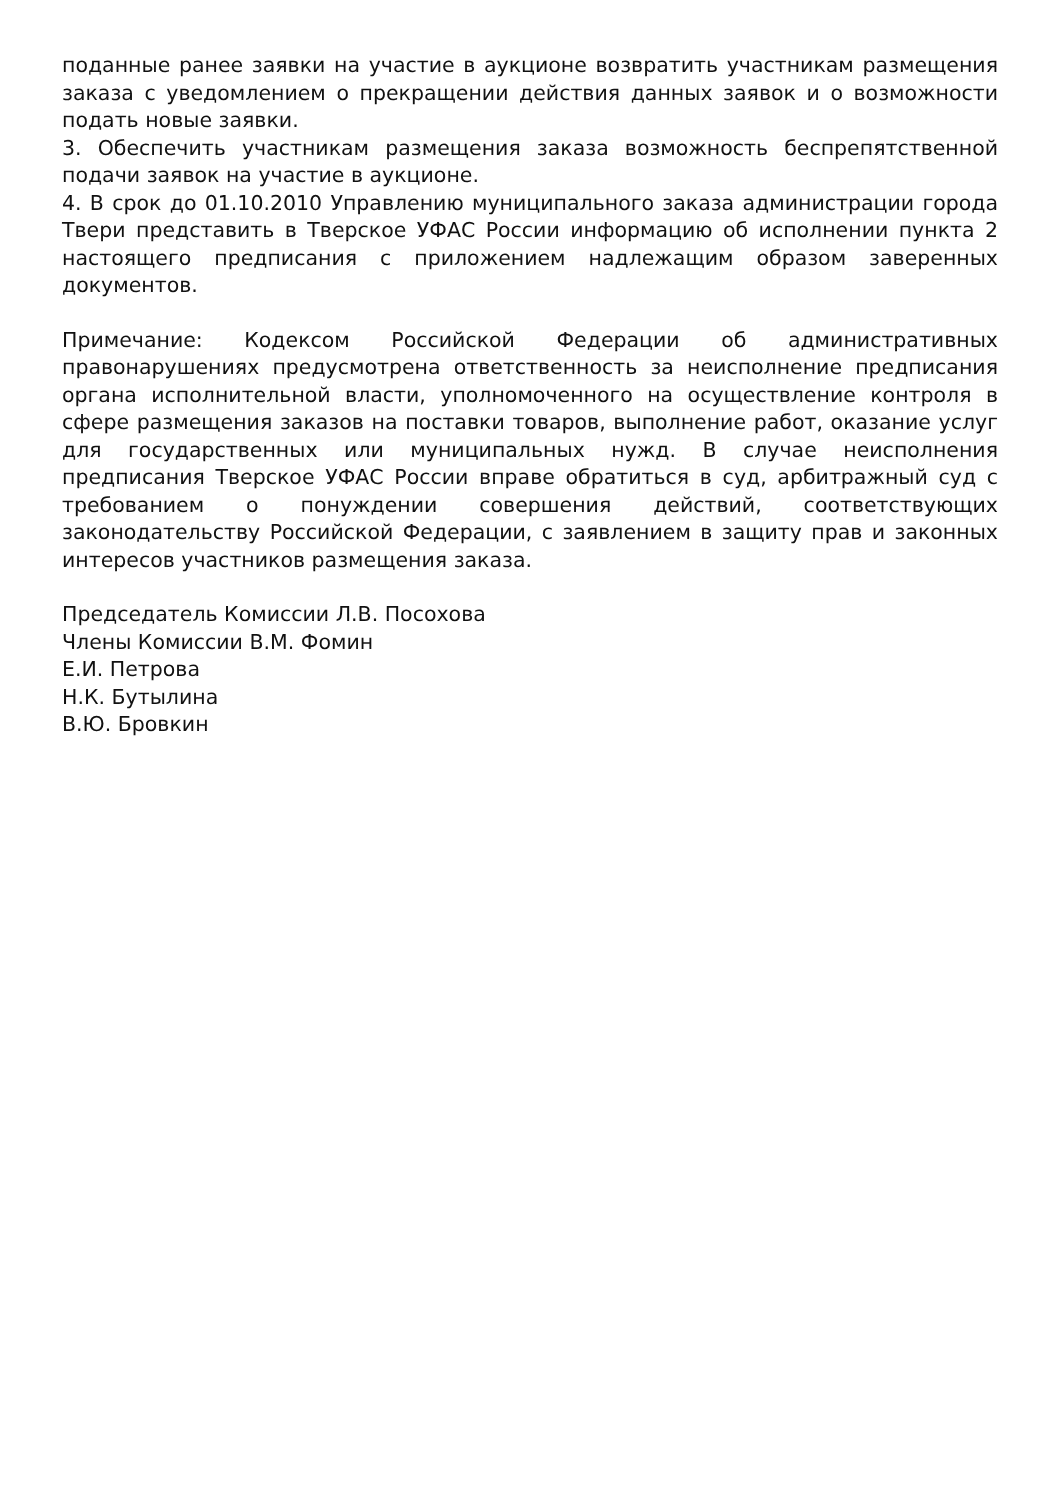поданные ранее заявки на участие в аукционе возвратить участникам размещения заказа с уведомлением о прекращении действия данных заявок и о возможности подать новые заявки.
3. Обеспечить участникам размещения заказа возможность беспрепятственной подачи заявок на участие в аукционе.
4. В срок до 01.10.2010 Управлению муниципального заказа администрации города Твери представить в Тверское УФАС России информацию об исполнении пункта 2 настоящего предписания с приложением надлежащим образом заверенных документов.
Примечание: Кодексом Российской Федерации об административных правонарушениях предусмотрена ответственность за неисполнение предписания органа исполнительной власти, уполномоченного на осуществление контроля в сфере размещения заказов на поставки товаров, выполнение работ, оказание услуг для государственных или муниципальных нужд. В случае неисполнения предписания Тверское УФАС России вправе обратиться в суд, арбитражный суд с требованием о понуждении совершения действий, соответствующих законодательству Российской Федерации, с заявлением в защиту прав и законных интересов участников размещения заказа.
Председатель Комиссии Л.В. Посохова
Члены Комиссии В.М. Фомин
Е.И. Петрова
Н.К. Бутылина
В.Ю. Бровкин